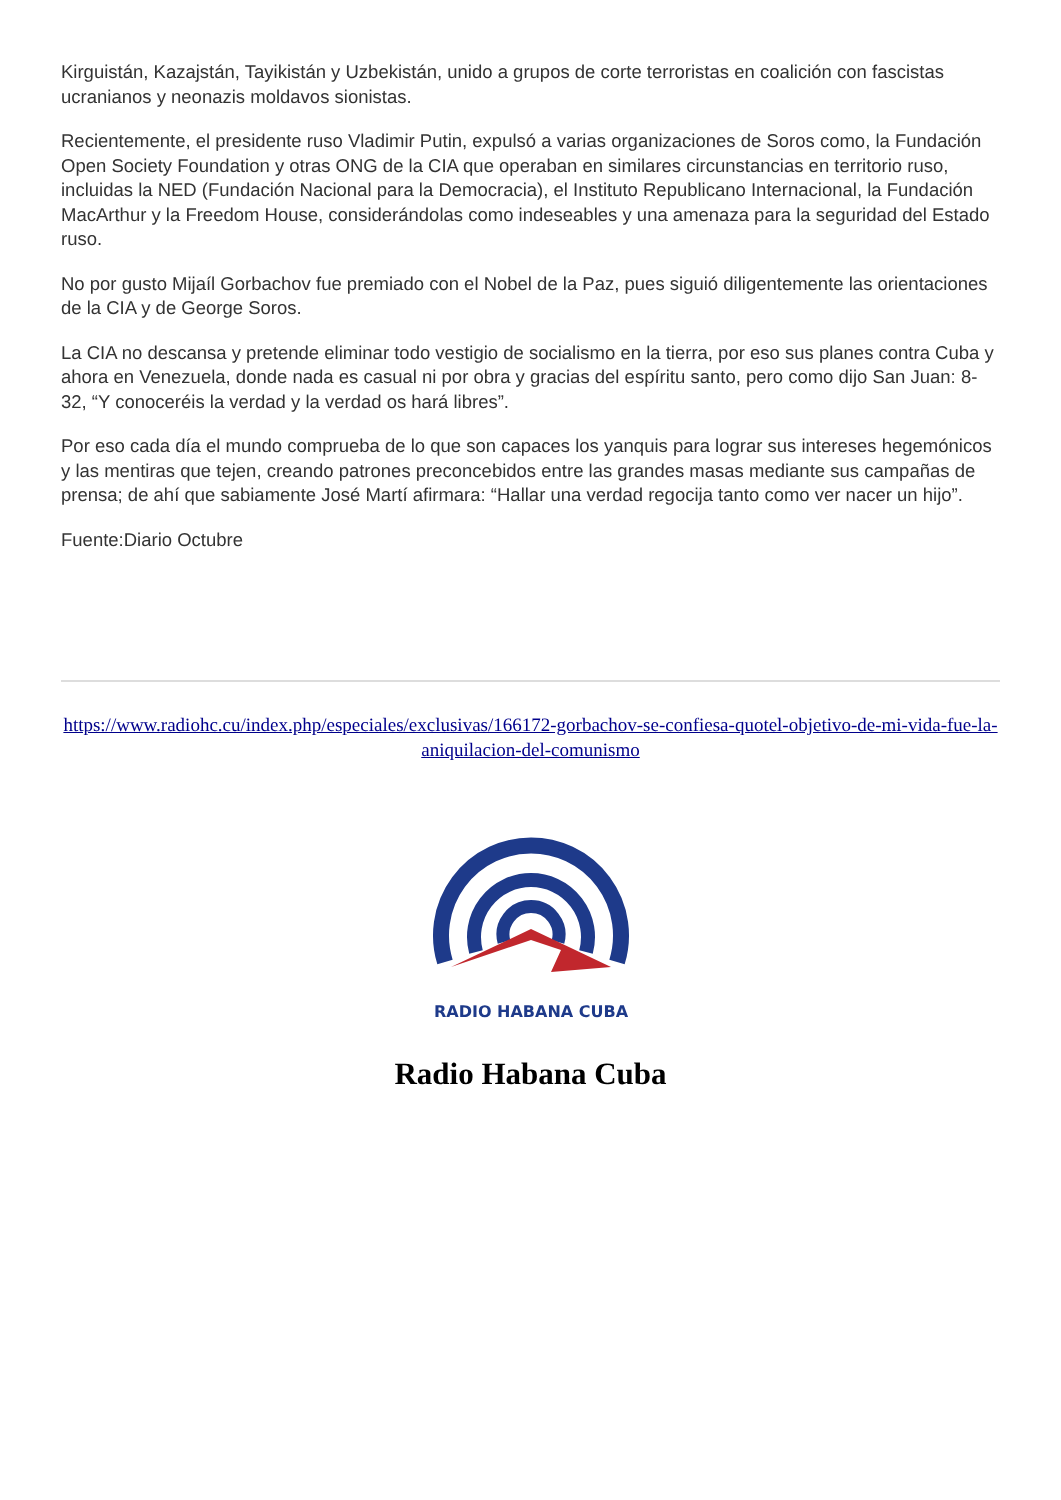Kirguistán, Kazajstán, Tayikistán y Uzbekistán, unido a grupos de corte terroristas en coalición con fascistas ucranianos y neonazis moldavos sionistas.
Recientemente, el presidente ruso Vladimir Putin, expulsó a varias organizaciones de Soros como, la Fundación Open Society Foundation y otras ONG de la CIA que operaban en similares circunstancias en territorio ruso, incluidas la NED (Fundación Nacional para la Democracia), el Instituto Republicano Internacional, la Fundación MacArthur y la Freedom House, considerándolas como indeseables y una amenaza para la seguridad del Estado ruso.
No por gusto Mijaíl Gorbachov fue premiado con el Nobel de la Paz, pues siguió diligentemente las orientaciones de la CIA y de George Soros.
La CIA no descansa y pretende eliminar todo vestigio de socialismo en la tierra, por eso sus planes contra Cuba y ahora en Venezuela, donde nada es casual ni por obra y gracias del espíritu santo, pero como dijo San Juan: 8-32, “Y conoceréis la verdad y la verdad os hará libres”.
Por eso cada día el mundo comprueba de lo que son capaces los yanquis para lograr sus intereses hegemónicos y las mentiras que tejen, creando patrones preconcebidos entre las grandes masas mediante sus campañas de prensa; de ahí que sabiamente José Martí afirmara: “Hallar una verdad regocija tanto como ver nacer un hijo”.
Fuente:Diario Octubre
https://www.radiohc.cu/index.php/especiales/exclusivas/166172-gorbachov-se-confiesa-quotel-objetivo-de-mi-vida-fue-la-aniquilacion-del-comunismo
RADIO HABANA CUBA
Radio Habana Cuba